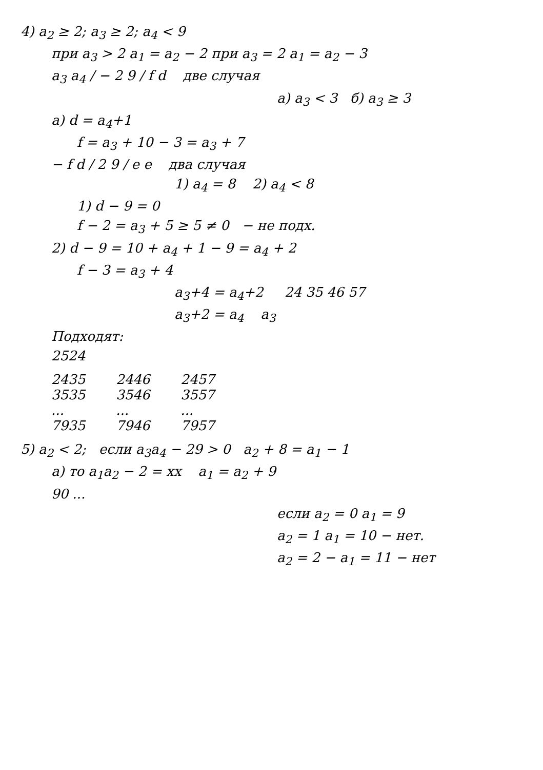4) a<sub>2</sub> ≥ 2; a<sub>3</sub> ≥ 2; a<sub>4</sub> < 9
при a<sub>3</sub> > 2 a<sub>1</sub> = a<sub>2</sub> − 2 при a<sub>3</sub> = 2 a<sub>1</sub> = a<sub>2</sub> − 3
a<sub>3</sub> a<sub>4</sub> / − 2 9 / f d две случая
а) a<sub>3</sub> < 3 б) a<sub>3</sub> ≥ 3
а) d = a<sub>4</sub>+1
f = a<sub>3</sub> + 10 − 3 = a<sub>3</sub> + 7
− f d / 2 9 / e e два случая
1) a<sub>4</sub> = 8 2) a<sub>4</sub> < 8
1) d − 9 = 0
f − 2 = a<sub>3</sub> + 5 ≥ 5 ≠ 0 − не подх.
2) d − 9 = 10 + a<sub>4</sub> + 1 − 9 = a<sub>4</sub> + 2
f − 3 = a<sub>3</sub> + 4
a<sub>3</sub>+4 = a<sub>4</sub>+2 24 35 46 57
a<sub>3</sub>+2 = a<sub>4</sub> a<sub>3</sub>
Подходят:
2524
2435
3535
...
7935
2446
3546
...
7946
2457
3557
...
7957
5) a<sub>2</sub> < 2; если a<sub>3</sub>a<sub>4</sub> − 29 > 0 a<sub>2</sub> + 8 = a<sub>1</sub> − 1
а) то a<sub>1</sub>a<sub>2</sub> − 2 = xx a<sub>1</sub> = a<sub>2</sub> + 9
90 ...
если a<sub>2</sub> = 0 a<sub>1</sub> = 9
a<sub>2</sub> = 1 a<sub>1</sub> = 10 − нет.
a<sub>2</sub> = 2 − a<sub>1</sub> = 11 − нет